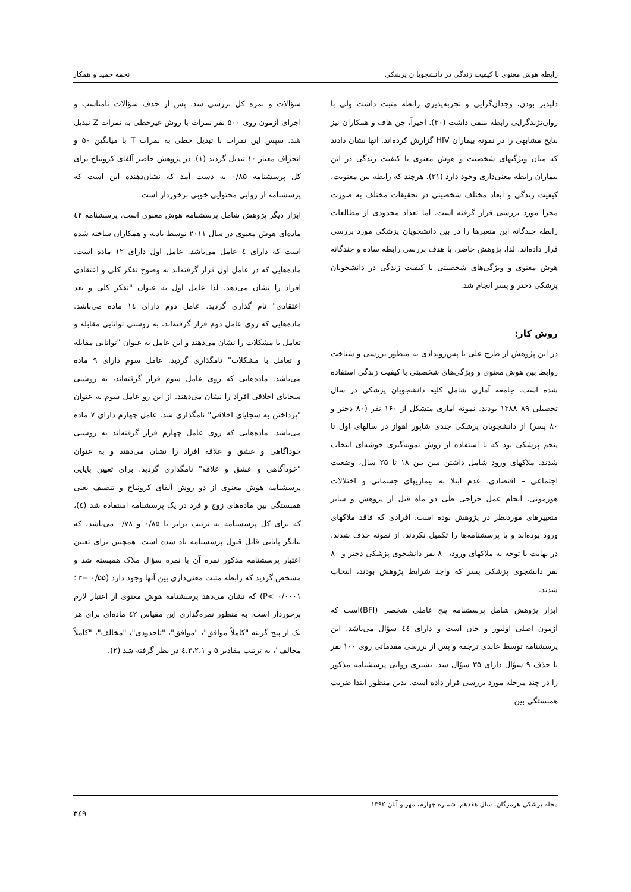رابطه هوش معنوی با کیفیت زندگی در دانشجویا ن پزشکی نجمه حمید و همکار
دلپذیر بودن، وجدان‌گرایی و تجربه‌پذیری رابطه مثبت داشت ولی با روان‌نژندگرایی رابطه منفی داشت (۳۰). اخیراً، چن هاف و همکاران نیز نتایج مشابهی را در نمونه بیماران HIV گزارش کرده‌اند. آنها نشان دادند که میان ویژگیهای شخصیت و هوش معنوی با کیفیت زندگی در این بیماران رابطه معنی‌داری وجود دارد (۳۱). هرچند که رابطه بین معنویت، کیفیت زندگی و ابعاد مختلف شخصیتی در تحقیقات مختلف به صورت مجزا مورد بررسی قرار گرفته است. اما تعداد محدودی از مطالعات رابطه چندگانه این متغیرها را در بین دانشجویان پزشکی مورد بررسی قرار داده‌اند. لذا، پژوهش حاضر، با هدف بررسی رابطه ساده و چندگانه هوش معنوی و ویژگی‌های شخصیتی با کیفیت زندگی در دانشجویان پزشکی دختر و پسر انجام شد.
روش کار:
در این پژوهش از طرح علی یا پس‌رویدادی به منظور بررسی و شناخت روابط بین هوش معنوی و ویژگی‌های شخصیتی با کیفیت زندگی استفاده شده است. جامعه آماری شامل کلیه دانشجویان پزشکی در سال تحصیلی ۸۹–۱۳۸۸ بودند. نمونه آماری متشکل از ۱۶۰ نفر (۸۰ دختر و ۸۰ پسر) از دانشجویان پزشکی جندی شاپور اهواز در سالهای اول تا پنجم پزشکی بود که با استفاده از روش نمونه‌گیری خوشه‌ای انتخاب شدند. ملاکهای ورود شامل داشتن سن بین ۱۸ تا ۲۵ سال، وضعیت اجتماعی – اقتصادی، عدم ابتلا به بیماریهای جسمانی و اختلالات هورمونی، انجام عمل جراحی طی دو ماه قبل از پژوهش و سایر متغییرهای موردنظر در پژوهش بوده است. افرادی که فاقد ملاکهای ورود بوده‌اند و یا پرسشنامه‌ها را تکمیل نکردند، از نمونه حذف شدند. در نهایت با توجه به ملاکهای ورود، ۸۰ نفر دانشجوی پزشکی دختر و ۸۰ نفر دانشجوی پزشکی پسر که واجد شرایط پژوهش بودند، انتخاب شدند.
ابزار پژوهش شامل پرسشنامه پنج عاملی شخصی (BFI)است که آزمون اصلی اولیور و جان است و دارای ٤٤ سؤال می‌باشد. این پرسشنامه توسط عابدی ترجمه و پس از بررسی مقدماتی روی ۱۰۰ نفر با حذف ۹ سؤال دارای ۳۵ سؤال شد. بشیری روایی پرسشنامه مذکور را در چند مرحله مورد بررسی قرار داده است. بدین منظور ابتدا ضریب همبستگی بین
سؤالات و نمره کل بررسی شد. پس از حذف سؤالات نامناسب و اجرای آزمون روی ۵۰۰ نفر نمرات با روش غیرخطی به نمرات Z تبدیل شد. سپس این نمرات با تبدیل خطی به نمرات T با میانگین ۵۰ و انحراف معیار ۱۰ تبدیل گردید (۱). در پژوهش حاضر آلفای کرونباخ برای کل پرسشنامه ۰/۸۵ به دست آمد که نشان‌دهنده این است که پرسشنامه از روایی محتوایی خوبی برخوردار است.
ابزار دیگر پژوهش شامل پرسشنامه هوش معنوی است. پرسشنامه ٤۲ ماده‌ای هوش معنوی در سال ۲۰۱۱ توسط بادیه و همکاران ساخته شده است که دارای ٤ عامل می‌باشد. عامل اول دارای ۱۲ ماده است. ماده‌هایی که در عامل اول قرار گرفته‌اند به وضوح تفکر کلی و اعتقادی افراد را نشان می‌دهد. لذا عامل اول به عنوان "تفکر کلی و بعد اعتقادی" نام گذاری گردید. عامل دوم دارای ۱٤ ماده می‌باشد. ماده‌هایی که روی عامل دوم قرار گرفته‌اند، به روشنی توانایی مقابله و تعامل با مشکلات را نشان می‌دهند و این عامل به عنوان "توانایی مقابله و تعامل با مشکلات" نامگذاری گردید. عامل سوم دارای ۹ ماده می‌باشد. ماده‌هایی که روی عامل سوم قرار گرفته‌اند، به روشنی سجایای اخلاقی افراد را نشان می‌دهند. از این رو عامل سوم به عنوان "پرداختن به سجایای اخلاقی" نامگذاری شد. عامل چهارم دارای ۷ ماده می‌باشد. ماده‌هایی که روی عامل چهارم قرار گرفته‌اند به روشنی خودآگاهی و عشق و علاقه افراد را نشان می‌دهند و به عنوان "خودآگاهی و عشق و علاقه" نامگذاری گردید. برای تعیین پایایی پرسشنامه هوش معنوی از دو روش آلفای کرونباخ و تنصیف یعنی همبستگی بین ماده‌های زوج و فرد در یک پرسشنامه استفاده شد (٤)، که برای کل پرسشنامه به ترتیب برابر با ۰/۸۵ و ۰/۷۸ می‌باشد، که بیانگر پایایی قابل قبول پرسشنامه یاد شده است. همچنین برای تعیین اعتبار پرسشنامه مذکور نمره آن با نمره سؤال ملاک همبسته شد و مشخص گردید که رابطه مثبت معنی‌داری بین آنها وجود دارد (r= ۰/۵۵ ؛ P< ۰/۰۰۰۱) که نشان می‌دهد پرسشنامه هوش معنوی از اعتبار لازم برخوردار است. به منظور نمره‌گذاری این مقیاس ٤۲ ماده‌ای برای هر یک از پنج گزینه "کاملاً موافق"، "موافق"، "تاحدودی"، "مخالف"، "کاملاً مخالف"، به ترتیب مقادیر ۵ و ٤،۳،۲،۱ در نظر گرفته شد (۲).
مجله پزشکی هرمزگان، سال هفدهم، شماره چهارم، مهر و آبان ۱۳۹۲ ۳٤۹